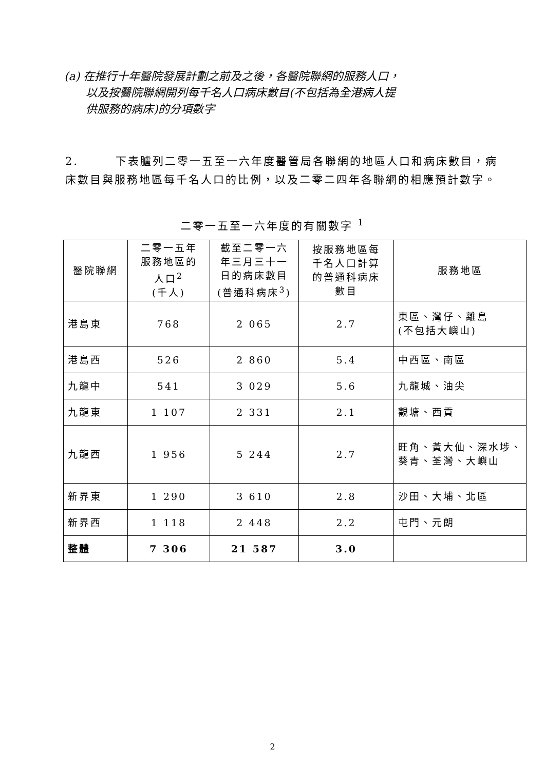(a) 在推行十年醫院發展計劃之前及之後，各醫院聯網的服務人口，
以及按醫院聯網開列每千名人口病床數目(不包括為全港病人提
供服務的病床)的分項數字
2.　　　下表臚列二零一五至一六年度醫管局各聯網的地區人口和病床數目，病床數目與服務地區每千名人口的比例，以及二零二四年各聯網的相應預計數字。
二零一五至一六年度的有關數字 <sup>1</sup>
| 醫院聯網 | 二零一五年 服務地區的 人口<sup>2</sup> (千人) | 截至二零一六 年三月三十一 日的病床數目 (普通科病床<sup>3</sup>) | 按服務地區每 千名人口計算 的普通科病床 數目 | 服務地區 |
| --- | --- | --- | --- | --- |
| 港島東 | 768 | 2 065 | 2.7 | 東區、灣仔、離島 (不包括大嶼山) |
| 港島西 | 526 | 2 860 | 5.4 | 中西區、南區 |
| 九龍中 | 541 | 3 029 | 5.6 | 九龍城、油尖 |
| 九龍東 | 1 107 | 2 331 | 2.1 | 觀塘、西貢 |
| 九龍西 | 1 956 | 5 244 | 2.7 | 旺角、黃大仙、深水埗、葵青、荃灣、大嶼山 |
| 新界東 | 1 290 | 3 610 | 2.8 | 沙田、大埔、北區 |
| 新界西 | 1 118 | 2 448 | 2.2 | 屯門、元朗 |
| 整體 | 7 306 | 21 587 | 3.0 | |
2